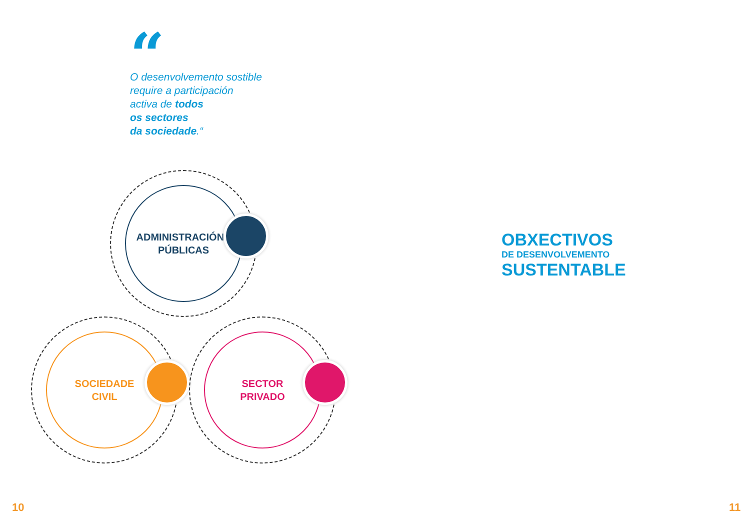“
O desenvolvemento sostible
require a participación
activa de todos
os sectores
da sociedade.“
ADMINISTRACIÓNS
PÚBLICAS
SOCIEDADE
CIVIL
SECTOR
PRIVADO
OBXECTIVOS
DE DESENVOLVEMENTO
SUSTENTABLE
10 11